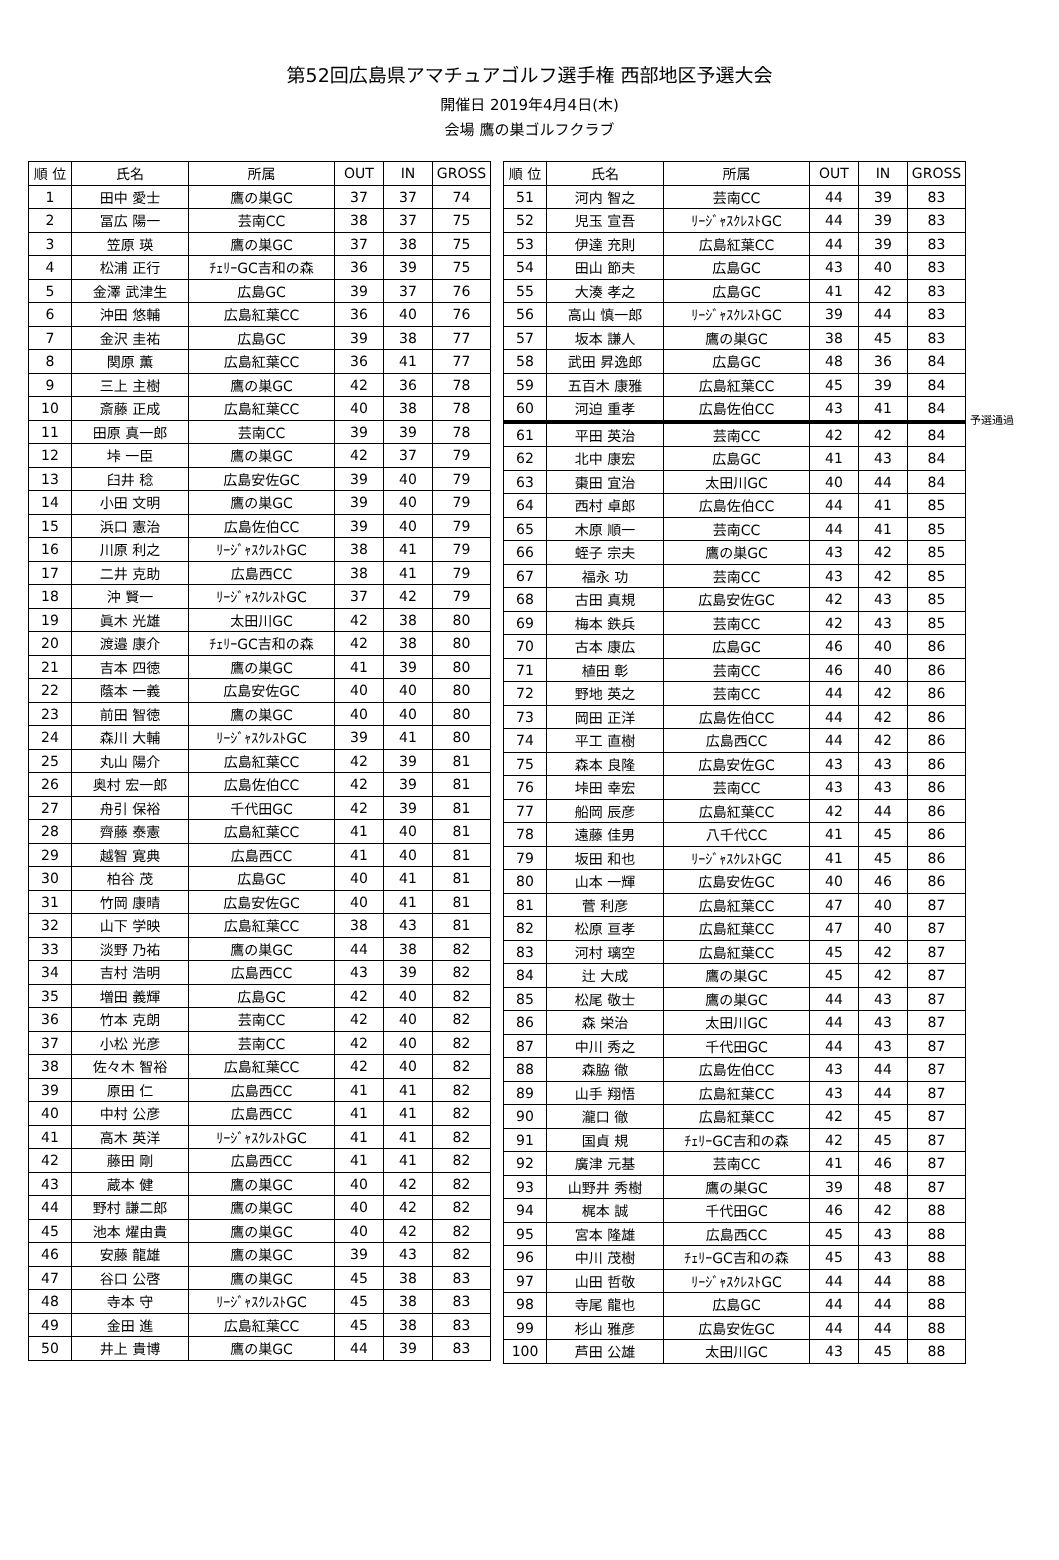第52回広島県アマチュアゴルフ選手権 西部地区予選大会
開催日 2019年4月4日(木)
会場 鷹の巣ゴルフクラブ
| 順 位 | 氏名 | 所属 | OUT | IN | GROSS |
| --- | --- | --- | --- | --- | --- |
| 1 | 田中 愛士 | 鷹の巣GC | 37 | 37 | 74 |
| 2 | 冨広 陽一 | 芸南CC | 38 | 37 | 75 |
| 3 | 笠原 瑛 | 鷹の巣GC | 37 | 38 | 75 |
| 4 | 松浦 正行 | ﾁｪﾘｰGC吉和の森 | 36 | 39 | 75 |
| 5 | 金澤 武津生 | 広島GC | 39 | 37 | 76 |
| 6 | 沖田 悠輔 | 広島紅葉CC | 36 | 40 | 76 |
| 7 | 金沢 圭祐 | 広島GC | 39 | 38 | 77 |
| 8 | 関原 薫 | 広島紅葉CC | 36 | 41 | 77 |
| 9 | 三上 主樹 | 鷹の巣GC | 42 | 36 | 78 |
| 10 | 斎藤 正成 | 広島紅葉CC | 40 | 38 | 78 |
| 11 | 田原 真一郎 | 芸南CC | 39 | 39 | 78 |
| 12 | 垰 一臣 | 鷹の巣GC | 42 | 37 | 79 |
| 13 | 臼井 稔 | 広島安佐GC | 39 | 40 | 79 |
| 14 | 小田 文明 | 鷹の巣GC | 39 | 40 | 79 |
| 15 | 浜口 憲治 | 広島佐伯CC | 39 | 40 | 79 |
| 16 | 川原 利之 | ﾘｰｼﾞｬｽｸﾚｽﾄGC | 38 | 41 | 79 |
| 17 | 二井 克助 | 広島西CC | 38 | 41 | 79 |
| 18 | 沖 賢一 | ﾘｰｼﾞｬｽｸﾚｽﾄGC | 37 | 42 | 79 |
| 19 | 眞木 光雄 | 太田川GC | 42 | 38 | 80 |
| 20 | 渡邉 康介 | ﾁｪﾘｰGC吉和の森 | 42 | 38 | 80 |
| 21 | 吉本 四徳 | 鷹の巣GC | 41 | 39 | 80 |
| 22 | 蔭本 一義 | 広島安佐GC | 40 | 40 | 80 |
| 23 | 前田 智徳 | 鷹の巣GC | 40 | 40 | 80 |
| 24 | 森川 大輔 | ﾘｰｼﾞｬｽｸﾚｽﾄGC | 39 | 41 | 80 |
| 25 | 丸山 陽介 | 広島紅葉CC | 42 | 39 | 81 |
| 26 | 奥村 宏一郎 | 広島佐伯CC | 42 | 39 | 81 |
| 27 | 舟引 保裕 | 千代田GC | 42 | 39 | 81 |
| 28 | 齊藤 泰憲 | 広島紅葉CC | 41 | 40 | 81 |
| 29 | 越智 寛典 | 広島西CC | 41 | 40 | 81 |
| 30 | 柏谷 茂 | 広島GC | 40 | 41 | 81 |
| 31 | 竹岡 康晴 | 広島安佐GC | 40 | 41 | 81 |
| 32 | 山下 学映 | 広島紅葉CC | 38 | 43 | 81 |
| 33 | 淡野 乃祐 | 鷹の巣GC | 44 | 38 | 82 |
| 34 | 吉村 浩明 | 広島西CC | 43 | 39 | 82 |
| 35 | 増田 義輝 | 広島GC | 42 | 40 | 82 |
| 36 | 竹本 克朗 | 芸南CC | 42 | 40 | 82 |
| 37 | 小松 光彦 | 芸南CC | 42 | 40 | 82 |
| 38 | 佐々木 智裕 | 広島紅葉CC | 42 | 40 | 82 |
| 39 | 原田 仁 | 広島西CC | 41 | 41 | 82 |
| 40 | 中村 公彦 | 広島西CC | 41 | 41 | 82 |
| 41 | 高木 英洋 | ﾘｰｼﾞｬｽｸﾚｽﾄGC | 41 | 41 | 82 |
| 42 | 藤田 剛 | 広島西CC | 41 | 41 | 82 |
| 43 | 蔵本 健 | 鷹の巣GC | 40 | 42 | 82 |
| 44 | 野村 謙二郎 | 鷹の巣GC | 40 | 42 | 82 |
| 45 | 池本 燿由貴 | 鷹の巣GC | 40 | 42 | 82 |
| 46 | 安藤 龍雄 | 鷹の巣GC | 39 | 43 | 82 |
| 47 | 谷口 公啓 | 鷹の巣GC | 45 | 38 | 83 |
| 48 | 寺本 守 | ﾘｰｼﾞｬｽｸﾚｽﾄGC | 45 | 38 | 83 |
| 49 | 金田 進 | 広島紅葉CC | 45 | 38 | 83 |
| 50 | 井上 貴博 | 鷹の巣GC | 44 | 39 | 83 |
| 順 位 | 氏名 | 所属 | OUT | IN | GROSS |
| --- | --- | --- | --- | --- | --- |
| 51 | 河内 智之 | 芸南CC | 44 | 39 | 83 |
| 52 | 児玉 宣吾 | ﾘｰｼﾞｬｽｸﾚｽﾄGC | 44 | 39 | 83 |
| 53 | 伊達 充則 | 広島紅葉CC | 44 | 39 | 83 |
| 54 | 田山 節夫 | 広島GC | 43 | 40 | 83 |
| 55 | 大湊 孝之 | 広島GC | 41 | 42 | 83 |
| 56 | 高山 慎一郎 | ﾘｰｼﾞｬｽｸﾚｽﾄGC | 39 | 44 | 83 |
| 57 | 坂本 謙人 | 鷹の巣GC | 38 | 45 | 83 |
| 58 | 武田 昇逸郎 | 広島GC | 48 | 36 | 84 |
| 59 | 五百木 康雅 | 広島紅葉CC | 45 | 39 | 84 |
| 60 | 河迫 重孝 | 広島佐伯CC | 43 | 41 | 84 |
| 61 | 平田 英治 | 芸南CC | 42 | 42 | 84 |
| 62 | 北中 康宏 | 広島GC | 41 | 43 | 84 |
| 63 | 棗田 宜治 | 太田川GC | 40 | 44 | 84 |
| 64 | 西村 卓郎 | 広島佐伯CC | 44 | 41 | 85 |
| 65 | 木原 順一 | 芸南CC | 44 | 41 | 85 |
| 66 | 蛭子 宗夫 | 鷹の巣GC | 43 | 42 | 85 |
| 67 | 福永 功 | 芸南CC | 43 | 42 | 85 |
| 68 | 古田 真規 | 広島安佐GC | 42 | 43 | 85 |
| 69 | 梅本 鉄兵 | 芸南CC | 42 | 43 | 85 |
| 70 | 古本 康広 | 広島GC | 46 | 40 | 86 |
| 71 | 植田 彰 | 芸南CC | 46 | 40 | 86 |
| 72 | 野地 英之 | 芸南CC | 44 | 42 | 86 |
| 73 | 岡田 正洋 | 広島佐伯CC | 44 | 42 | 86 |
| 74 | 平工 直樹 | 広島西CC | 44 | 42 | 86 |
| 75 | 森本 良隆 | 広島安佐GC | 43 | 43 | 86 |
| 76 | 垰田 幸宏 | 芸南CC | 43 | 43 | 86 |
| 77 | 船岡 辰彦 | 広島紅葉CC | 42 | 44 | 86 |
| 78 | 遠藤 佳男 | 八千代CC | 41 | 45 | 86 |
| 79 | 坂田 和也 | ﾘｰｼﾞｬｽｸﾚｽﾄGC | 41 | 45 | 86 |
| 80 | 山本 一輝 | 広島安佐GC | 40 | 46 | 86 |
| 81 | 菅 利彦 | 広島紅葉CC | 47 | 40 | 87 |
| 82 | 松原 亘孝 | 広島紅葉CC | 47 | 40 | 87 |
| 83 | 河村 璃空 | 広島紅葉CC | 45 | 42 | 87 |
| 84 | 辻 大成 | 鷹の巣GC | 45 | 42 | 87 |
| 85 | 松尾 敬士 | 鷹の巣GC | 44 | 43 | 87 |
| 86 | 森 栄治 | 太田川GC | 44 | 43 | 87 |
| 87 | 中川 秀之 | 千代田GC | 44 | 43 | 87 |
| 88 | 森脇 徹 | 広島佐伯CC | 43 | 44 | 87 |
| 89 | 山手 翔悟 | 広島紅葉CC | 43 | 44 | 87 |
| 90 | 瀧口 徹 | 広島紅葉CC | 42 | 45 | 87 |
| 91 | 国貞 規 | ﾁｪﾘｰGC吉和の森 | 42 | 45 | 87 |
| 92 | 廣津 元基 | 芸南CC | 41 | 46 | 87 |
| 93 | 山野井 秀樹 | 鷹の巣GC | 39 | 48 | 87 |
| 94 | 梶本 誠 | 千代田GC | 46 | 42 | 88 |
| 95 | 宮本 隆雄 | 広島西CC | 45 | 43 | 88 |
| 96 | 中川 茂樹 | ﾁｪﾘｰGC吉和の森 | 45 | 43 | 88 |
| 97 | 山田 哲敬 | ﾘｰｼﾞｬｽｸﾚｽﾄGC | 44 | 44 | 88 |
| 98 | 寺尾 龍也 | 広島GC | 44 | 44 | 88 |
| 99 | 杉山 雅彦 | 広島安佐GC | 44 | 44 | 88 |
| 100 | 芦田 公雄 | 太田川GC | 43 | 45 | 88 |
予選通過